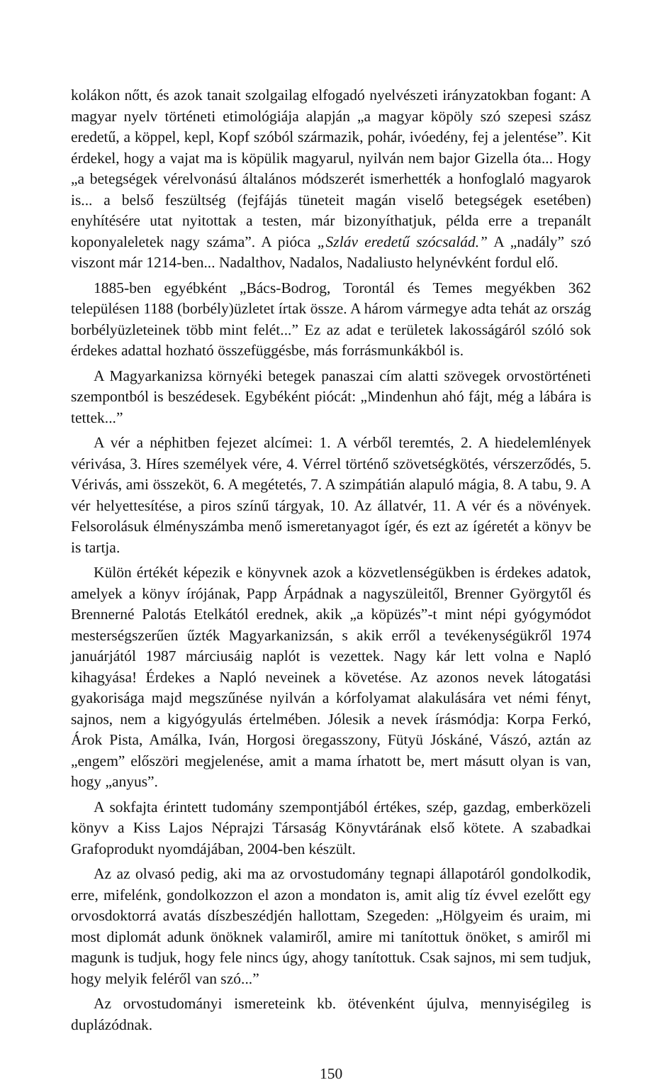kolákon nőtt, és azok tanait szolgailag elfogadó nyelvészeti irányzatokban fogant: A magyar nyelv történeti etimológiája alapján „a magyar köpöly szó szepesi szász eredetű, a köppel, kepl, Kopf szóból származik, pohár, ivóedény, fej a jelentése”. Kit érdekel, hogy a vajat ma is köpülik magyarul, nyilván nem bajor Gizella óta... Hogy „a betegségek vérelvonású általános módszerét ismerhették a honfoglaló magyarok is... a belső feszültség (fejfájás tüneteit magán viselő betegségek esetében) enyhítésére utat nyitottak a testen, már bizonyíthatjuk, példa erre a trepanált koponyaleletek nagy száma”. A pióca „Szláv eredetű szócsalád.” A „nadály” szó viszont már 1214-ben... Nadalthov, Nadalos, Nadaliusto helynévként fordul elő.
1885-ben egyébként „Bács-Bodrog, Torontál és Temes megyékben 362 településen 1188 (borbély)üzletet írtak össze. A három vármegye adta tehát az ország borbélyüzleteinek több mint felét...” Ez az adat e területek lakosságáról szóló sok érdekes adattal hozható összefüggésbe, más forrásmunkákból is.
A Magyarkanizsa környéki betegek panaszai cím alatti szövegek orvostörténeti szempontból is beszédesek. Egybéként piócát: „Mindenhun ahó fájt, még a lábára is tettek...”
A vér a néphitben fejezet alcímei: 1. A vérből teremtés, 2. A hiedelemlények vérivása, 3. Híres személyek vére, 4. Vérrel történő szövetségkötés, vérszerződés, 5. Vérivás, ami összeköt, 6. A megétetés, 7. A szimpátián alapuló mágia, 8. A tabu, 9. A vér helyettesítése, a piros színű tárgyak, 10. Az állatvér, 11. A vér és a növények. Felsorolásuk élményszámba menő ismeretanyagot ígér, és ezt az ígéretét a könyv be is tartja.
Külön értékét képezik e könyvnek azok a közvetlenségükben is érdekes adatok, amelyek a könyv írójának, Papp Árpádnak a nagyszüleitől, Brenner Györgytől és Brennerné Palotás Etelkától erednek, akik „a köpüzés”-t mint népi gyógymódot mesterségszerűen űzték Magyarkanizsán, s akik erről a tevékenységükről 1974 januárjától 1987 márciusáig naplót is vezettek. Nagy kár lett volna e Napló kihagyása! Érdekes a Napló neveinek a követése. Az azonos nevek látogatási gyakorisága majd megszűnése nyilván a kórfolyamat alakulására vet némi fényt, sajnos, nem a kigyógyulás értelmében. Jólesik a nevek írásmódja: Korpa Ferkó, Árok Pista, Amálka, Iván, Horgosi öregasszony, Fütyü Jóskáné, Vászó, aztán az „engem” előszöri megjelenése, amit a mama írhatott be, mert másutt olyan is van, hogy „anyus”.
A sokfajta érintett tudomány szempontjából értékes, szép, gazdag, emberközeli könyv a Kiss Lajos Néprajzi Társaság Könyvtárának első kötete. A szabadkai Grafoprodukt nyomdájában, 2004-ben készült.
Az az olvasó pedig, aki ma az orvostudomány tegnapi állapotáról gondolkodik, erre, mifelénk, gondolkozzon el azon a mondaton is, amit alig tíz évvel ezelőtt egy orvosdoktorrá avatás díszbeszédjén hallottam, Szegeden: „Hölgyeim és uraim, mi most diplomát adunk önöknek valamiről, amire mi tanítottuk önöket, s amiről mi magunk is tudjuk, hogy fele nincs úgy, ahogy tanítottuk. Csak sajnos, mi sem tudjuk, hogy melyik feléről van szó...”
Az orvostudományi ismereteink kb. ötévenként újulva, mennyiségileg is duplázódnak.
150